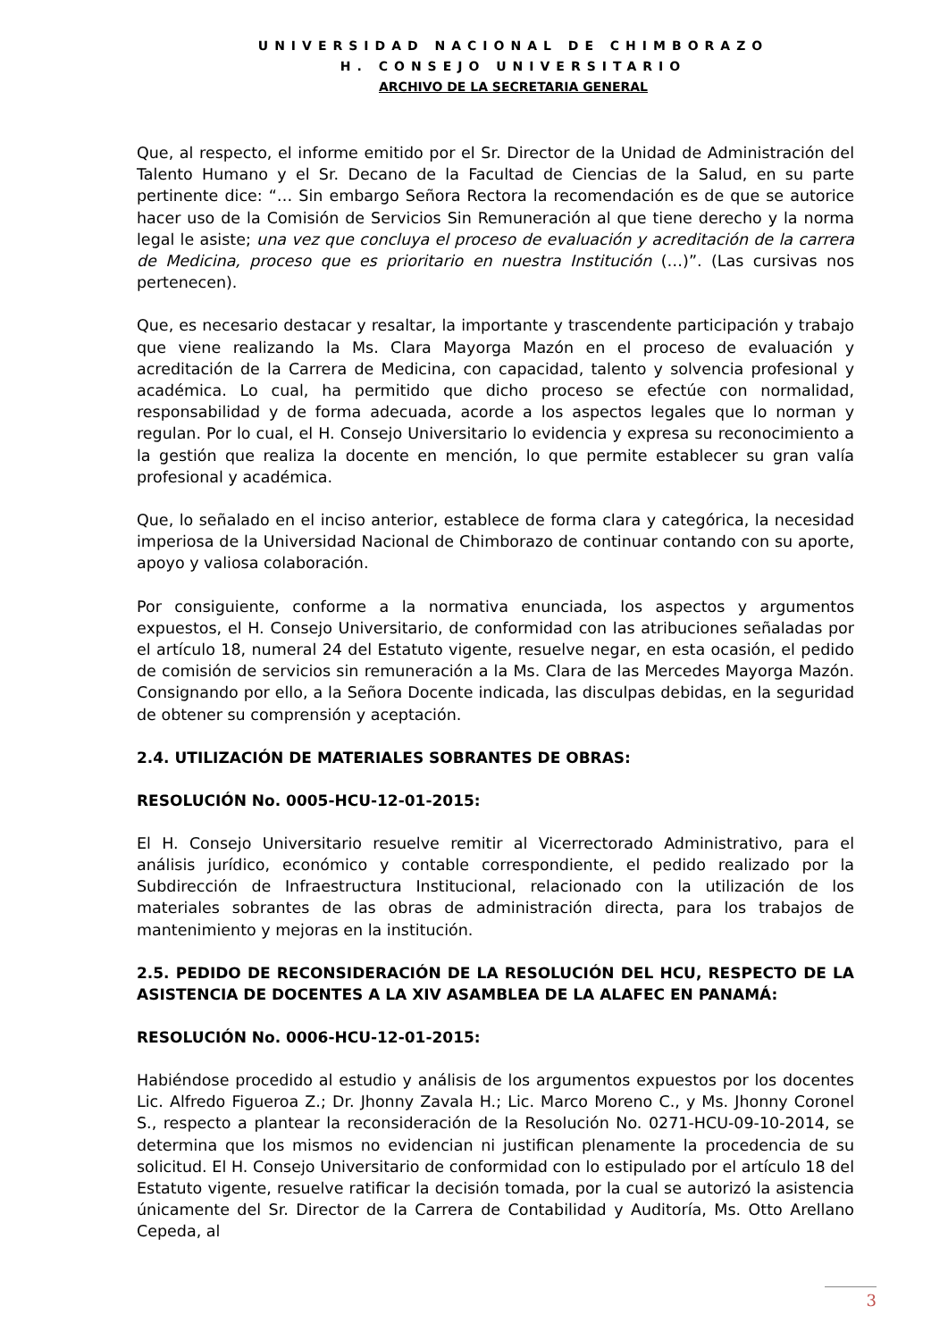UNIVERSIDAD NACIONAL DE CHIMBORAZO
H. CONSEJO UNIVERSITARIO
ARCHIVO DE LA SECRETARIA GENERAL
Que, al respecto, el informe emitido por el Sr. Director de la Unidad de Administración del Talento Humano y el Sr. Decano de la Facultad de Ciencias de la Salud, en su parte pertinente dice: “… Sin embargo Señora Rectora la recomendación es de que se autorice hacer uso de la Comisión de Servicios Sin Remuneración al que tiene derecho y la norma legal le asiste; una vez que concluya el proceso de evaluación y acreditación de la carrera de Medicina, proceso que es prioritario en nuestra Institución (…)”. (Las cursivas nos pertenecen).
Que, es necesario destacar y resaltar, la importante y trascendente participación y trabajo que viene realizando la Ms. Clara Mayorga Mazón en el proceso de evaluación y acreditación de la Carrera de Medicina, con capacidad, talento y solvencia profesional y académica. Lo cual, ha permitido que dicho proceso se efectúe con normalidad, responsabilidad y de forma adecuada, acorde a los aspectos legales que lo norman y regulan. Por lo cual, el H. Consejo Universitario lo evidencia y expresa su reconocimiento a la gestión que realiza la docente en mención, lo que permite establecer su gran valía profesional y académica.
Que, lo señalado en el inciso anterior, establece de forma clara y categórica, la necesidad imperiosa de la Universidad Nacional de Chimborazo de continuar contando con su aporte, apoyo y valiosa colaboración.
Por consiguiente, conforme a la normativa enunciada, los aspectos y argumentos expuestos, el H. Consejo Universitario, de conformidad con las atribuciones señaladas por el artículo 18, numeral 24 del Estatuto vigente, resuelve negar, en esta ocasión, el pedido de comisión de servicios sin remuneración a la Ms. Clara de las Mercedes Mayorga Mazón. Consignando por ello, a la Señora Docente indicada, las disculpas debidas, en la seguridad de obtener su comprensión y aceptación.
2.4. UTILIZACIÓN DE MATERIALES SOBRANTES DE OBRAS:
RESOLUCIÓN No. 0005-HCU-12-01-2015:
El H. Consejo Universitario resuelve remitir al Vicerrectorado Administrativo, para el análisis jurídico, económico y contable correspondiente, el pedido realizado por la Subdirección de Infraestructura Institucional, relacionado con la utilización de los materiales sobrantes de las obras de administración directa, para los trabajos de mantenimiento y mejoras en la institución.
2.5. PEDIDO DE RECONSIDERACIÓN DE LA RESOLUCIÓN DEL HCU, RESPECTO DE LA ASISTENCIA DE DOCENTES A LA XIV ASAMBLEA DE LA ALAFEC EN PANAMÁ:
RESOLUCIÓN No. 0006-HCU-12-01-2015:
Habiéndose procedido al estudio y análisis de los argumentos expuestos por los docentes Lic. Alfredo Figueroa Z.; Dr. Jhonny Zavala H.; Lic. Marco Moreno C., y Ms. Jhonny Coronel S., respecto a plantear la reconsideración de la Resolución No. 0271-HCU-09-10-2014, se determina que los mismos no evidencian ni justifican plenamente la procedencia de su solicitud. El H. Consejo Universitario de conformidad con lo estipulado por el artículo 18 del Estatuto vigente, resuelve ratificar la decisión tomada, por la cual se autorizó la asistencia únicamente del Sr. Director de la Carrera de Contabilidad y Auditoría, Ms. Otto Arellano Cepeda, al
3